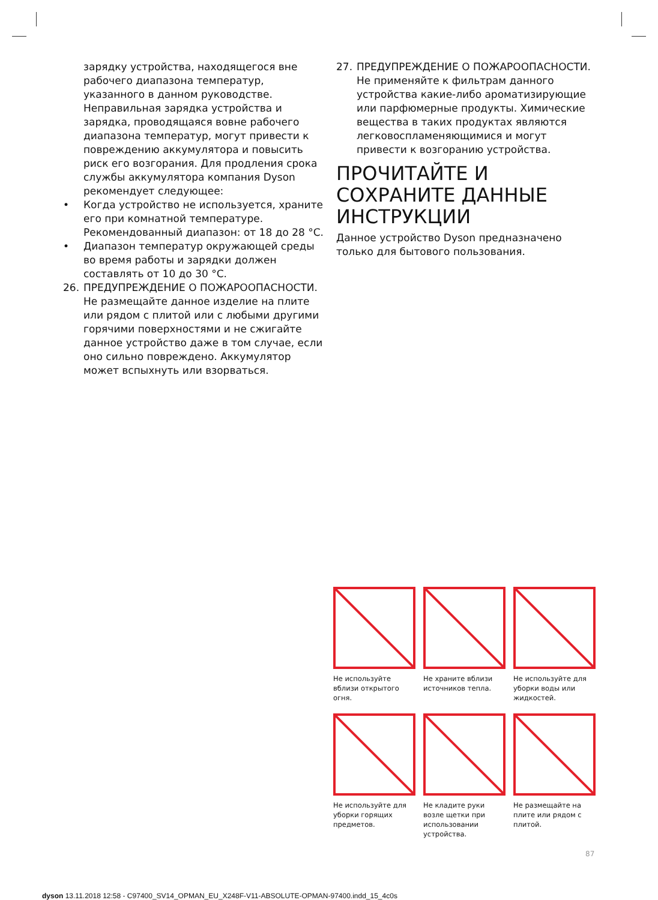зарядку устройства, находящегося вне рабочего диапазона температур, указанного в данном руководстве. Неправильная зарядка устройства и зарядка, проводящаяся вовне рабочего диапазона температур, могут привести к повреждению аккумулятора и повысить риск его возгорания. Для продления срока службы аккумулятора компания Dyson рекомендует следующее:
• Когда устройство не используется, храните его при комнатной температуре. Рекомендованный диапазон: от 18 до 28 °C.
• Диапазон температур окружающей среды во время работы и зарядки должен составлять от 10 до 30 °C.
26. ПРЕДУПРЕЖДЕНИЕ О ПОЖАРООПАСНОСТИ. Не размещайте данное изделие на плите или рядом с плитой или с любыми другими горячими поверхностями и не сжигайте данное устройство даже в том случае, если оно сильно повреждено. Аккумулятор может вспыхнуть или взорваться.
27. ПРЕДУПРЕЖДЕНИЕ О ПОЖАРООПАСНОСТИ. Не применяйте к фильтрам данного устройства какие-либо ароматизирующие или парфюмерные продукты. Химические вещества в таких продуктах являются легковоспламеняющимися и могут привести к возгоранию устройства.
ПРОЧИТАЙТЕ И СОХРАНИТЕ ДАННЫЕ ИНСТРУКЦИИ
Данное устройство Dyson предназначено только для бытового пользования.
Не используйте вблизи открытого огня.
Не храните вблизи источников тепла.
Не используйте для уборки воды или жидкостей.
Не используйте для уборки горящих предметов.
Не кладите руки возле щетки при использовании устройства.
Не размещайте на плите или рядом с плитой.
87
dyson 13.11.2018 12:58 - C97400_SV14_OPMAN_EU_X248F-V11-ABSOLUTE-OPMAN-97400.indd_15_4c0s